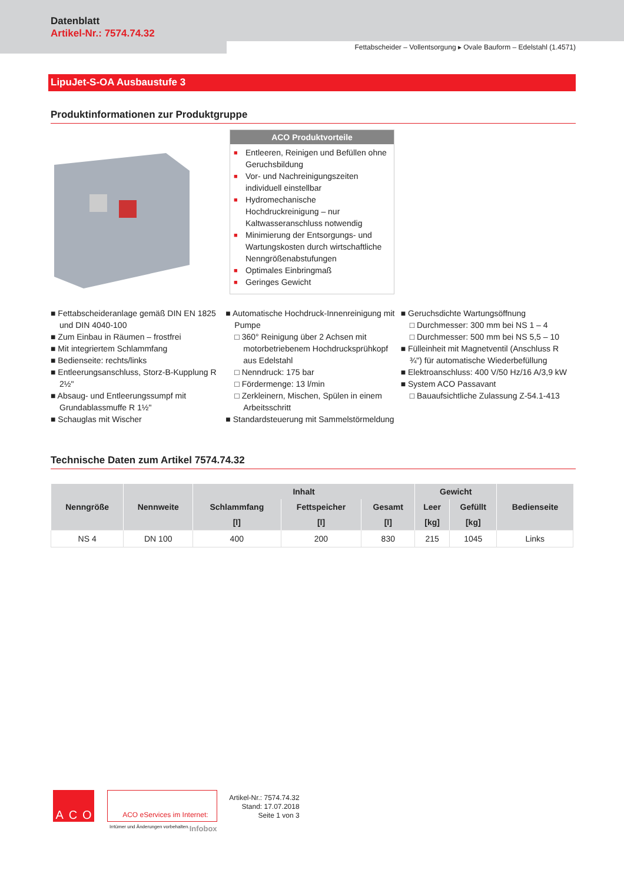Datenblatt
Artikel-Nr.: 7574.74.32
Fettabscheider – Vollentsorgung ▸ Ovale Bauform – Edelstahl (1.4571)
LipuJet-S-OA Ausbaustufe 3
Produktinformationen zur Produktgruppe
ACO Produktvorteile
■ Entleeren, Reinigen und Befüllen ohne Geruchsbildung
■ Vor- und Nachreinigungszeiten individuell einstellbar
■ Hydromechanische Hochdruckreinigung – nur Kaltwasseranschluss notwendig
■ Minimierung der Entsorgungs- und Wartungskosten durch wirtschaftliche Nenngrößenabstufungen
■ Optimales Einbringmaß
■ Geringes Gewicht
■ Fettabscheideranlage gemäß DIN EN 1825 und DIN 4040-100
■ Zum Einbau in Räumen – frostfrei
■ Mit integriertem Schlammfang
■ Bedienseite: rechts/links
■ Entleerungsanschluss, Storz-B-Kupplung R 2½"
■ Absaug- und Entleerungssumpf mit Grundablassmuffe R 1½"
■ Schauglas mit Wischer
■ Automatische Hochdruck-Innenreinigung mit Pumpe
□ 360° Reinigung über 2 Achsen mit motorbetriebenem Hochdrucksprühkopf aus Edelstahl
□ Nenndruck: 175 bar
□ Fördermenge: 13 l/min
□ Zerkleinern, Mischen, Spülen in einem Arbeitsschritt
■ Standardsteuerung mit Sammelstörmeldung
■ Geruchsdichte Wartungsöffnung
□ Durchmesser: 300 mm bei NS 1 – 4
□ Durchmesser: 500 mm bei NS 5,5 – 10
■ Fülleinheit mit Magnetventil (Anschluss R ¾") für automatische Wiederbefüllung
■ Elektroanschluss: 400 V/50 Hz/16 A/3,9 kW
■ System ACO Passavant
□ Bauaufsichtliche Zulassung Z-54.1-413
Technische Daten zum Artikel 7574.74.32
| Nenngröße | Nennweite | Inhalt | | | Gewicht | | Bedienseite |
| --- | --- | --- | --- | --- | --- | --- | --- |
| | | Schlammfang | Fettspeicher | Gesamt | Leer | Gefüllt | |
| | | [l] | [l] | [l] | [kg] | [kg] | |
| NS 4 | DN 100 | 400 | 200 | 830 | 215 | 1045 | Links |
A C O
ACO eServices im Internet:
Irrtümer und Änderungen vorbehalten. Infobox
Artikel-Nr.: 7574.74.32
Stand: 17.07.2018
Seite 1 von 3